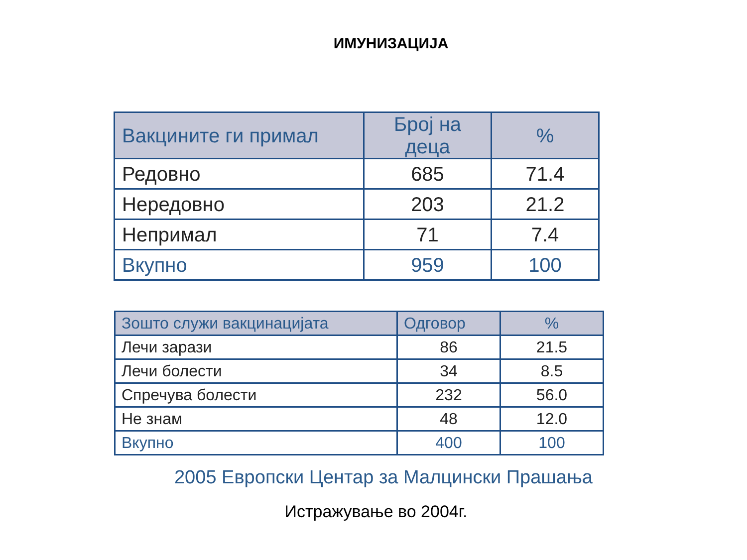ИМУНИЗАЦИЈА
| Вакцините ги примал | Број на деца | % |
| --- | --- | --- |
| Редовно | 685 | 71.4 |
| Нередовно | 203 | 21.2 |
| Непримал | 71 | 7.4 |
| Вкупно | 959 | 100 |
| Зошто служи вакцинацијата | Одговор | % |
| --- | --- | --- |
| Лечи зарази | 86 | 21.5 |
| Лечи болести | 34 | 8.5 |
| Спречува болести | 232 | 56.0 |
| Не знам | 48 | 12.0 |
| Вкупно | 400 | 100 |
2005 Европски Центар за Малцински Прашања
Истражување во 2004г.